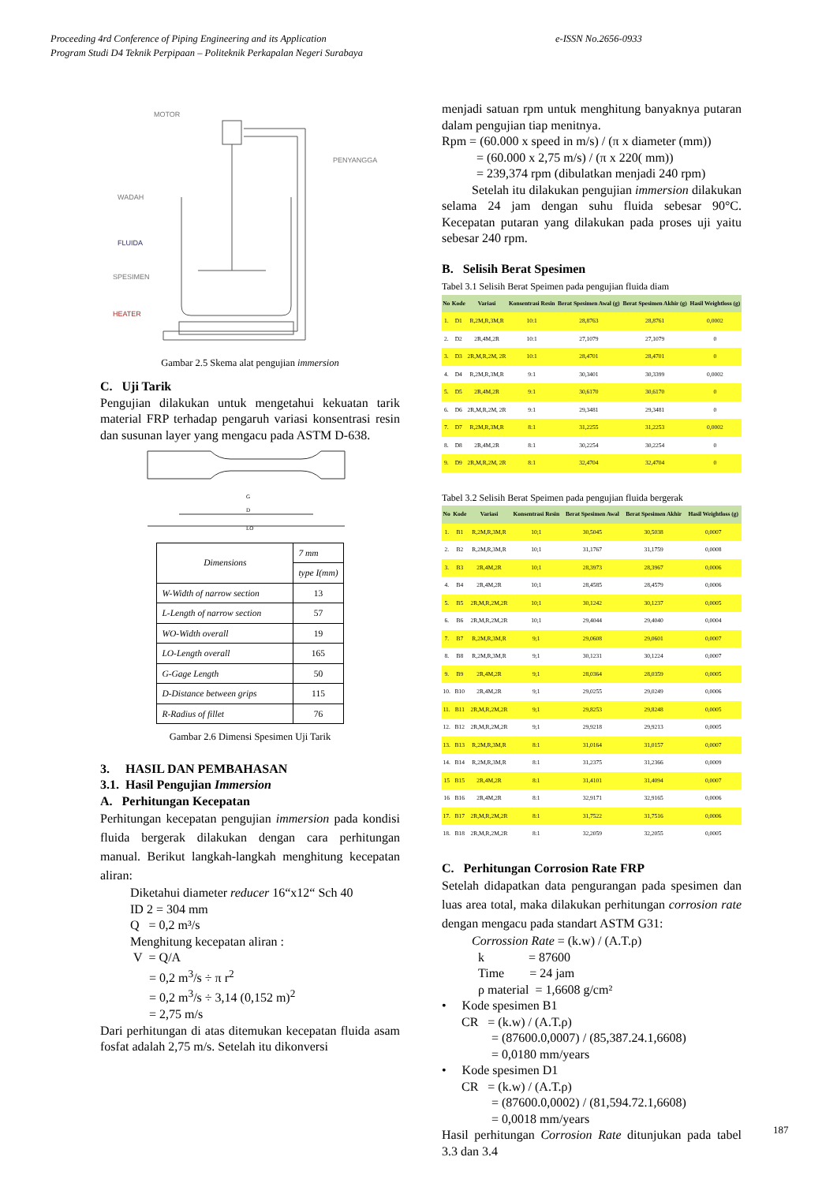Proceeding 4rd Conference of Piping Engineering and its Application e-ISSN No.2656-0933
Program Studi D4 Teknik Perpipaan – Politeknik Perkapalan Negeri Surabaya
MOTOR
PENYANGGA
WADAH
FLUIDA
SPESIMEN
HEATER
Gambar 2.5 Skema alat pengujian immersion
C. Uji Tarik
Pengujian dilakukan untuk mengetahui kekuatan tarik material FRP terhadap pengaruh variasi konsentrasi resin dan susunan layer yang mengacu pada ASTM D-638.
G
D
LO
| Dimensions | 7 mm |
| | type I(mm) |
| W-Width of narrow section | 13 |
| L-Length of narrow section | 57 |
| WO-Width overall | 19 |
| LO-Length overall | 165 |
| G-Gage Length | 50 |
| D-Distance between grips | 115 |
| R-Radius of fillet | 76 |
Gambar 2.6 Dimensi Spesimen Uji Tarik
3. HASIL DAN PEMBAHASAN
3.1. Hasil Pengujian Immersion
A. Perhitungan Kecepatan
Perhitungan kecepatan pengujian immersion pada kondisi fluida bergerak dilakukan dengan cara perhitungan manual. Berikut langkah-langkah menghitung kecepatan aliran:
Diketahui diameter reducer 16“x12“ Sch 40
ID 2 = 304 mm
Q = 0,2 m³/s
Menghitung kecepatan aliran :
V = Q/A
= 0,2 m<sup>3</sup>/s ÷ π r<sup>2</sup>
= 0,2 m<sup>3</sup>/s ÷ 3,14 (0,152 m)<sup>2</sup>
= 2,75 m/s
Dari perhitungan di atas ditemukan kecepatan fluida asam fosfat adalah 2,75 m/s. Setelah itu dikonversi
menjadi satuan rpm untuk menghitung banyaknya putaran dalam pengujian tiap menitnya.
Rpm = (60.000 x speed in m/s) / (π x diameter (mm))
= (60.000 x 2,75 m/s) / (π x 220( mm))
= 239,374 rpm (dibulatkan menjadi 240 rpm)
Setelah itu dilakukan pengujian immersion dilakukan selama 24 jam dengan suhu fluida sebesar 90°C. Kecepatan putaran yang dilakukan pada proses uji yaitu sebesar 240 rpm.
B. Selisih Berat Spesimen
Tabel 3.1 Selisih Berat Speimen pada pengujian fluida diam
| No | Kode | Variasi | Konsentrasi Resin | Berat Spesimen Awal (g) | Berat Spesimen Akhir (g) | Hasil Weightloss (g) |
| --- | --- | --- | --- | --- | --- | --- |
| 1. | D1 | R,2M,R,3M,R | 10:1 | 28,8763 | 28,8761 | 0,0002 |
| 2. | D2 | 2R,4M,2R | 10:1 | 27,1079 | 27,1079 | 0 |
| 3. | D3 | 2R,M,R,2M, 2R | 10:1 | 28,4701 | 28,4701 | 0 |
| 4. | D4 | R,2M,R,3M,R | 9:1 | 30,3401 | 30,3399 | 0,0002 |
| 5. | D5 | 2R,4M,2R | 9:1 | 30,6170 | 30,6170 | 0 |
| 6. | D6 | 2R,M,R,2M, 2R | 9:1 | 29,3481 | 29,3481 | 0 |
| 7. | D7 | R,2M,R,3M,R | 8:1 | 31,2255 | 31,2253 | 0,0002 |
| 8. | D8 | 2R,4M,2R | 8:1 | 30,2254 | 30,2254 | 0 |
| 9. | D9 | 2R,M,R,2M, 2R | 8:1 | 32,4704 | 32,4704 | 0 |
Tabel 3.2 Selisih Berat Speimen pada pengujian fluida bergerak
| No | Kode | Variasi | Konsentrasi Resin | Berat Spesimen Awal | Berat Spesimen Akhir | Hasil Weightloss (g) |
| --- | --- | --- | --- | --- | --- | --- |
| 1. | B1 | R,2M,R,3M,R | 10;1 | 30,5045 | 30,5038 | 0,0007 |
| 2. | B2 | R,2M,R,3M,R | 10;1 | 31,1767 | 31,1759 | 0,0008 |
| 3. | B3 | 2R,4M,2R | 10;1 | 28,3973 | 28,3967 | 0,0006 |
| 4. | B4 | 2R,4M,2R | 10;1 | 28,4585 | 28,4579 | 0,0006 |
| 5. | B5 | 2R,M,R,2M,2R | 10;1 | 30,1242 | 30,1237 | 0,0005 |
| 6. | B6 | 2R,M,R,2M,2R | 10;1 | 29,4044 | 29,4040 | 0,0004 |
| 7. | B7 | R,2M,R,3M,R | 9;1 | 29,0608 | 29,0601 | 0,0007 |
| 8. | B8 | R,2M,R,3M,R | 9;1 | 30,1231 | 30,1224 | 0,0007 |
| 9. | B9 | 2R,4M,2R | 9;1 | 28,0364 | 28,0359 | 0,0005 |
| 10. | B10 | 2R,4M,2R | 9;1 | 29,0255 | 29,0249 | 0,0006 |
| 11. | B11 | 2R,M,R,2M,2R | 9;1 | 29,8253 | 29,8248 | 0,0005 |
| 12. | B12 | 2R,M,R,2M,2R | 9;1 | 29,9218 | 29,9213 | 0,0005 |
| 13. | B13 | R,2M,R,3M,R | 8:1 | 31,0164 | 31,0157 | 0,0007 |
| 14. | B14 | R,2M,R,3M,R | 8:1 | 31,2375 | 31,2366 | 0,0009 |
| 15 | B15 | 2R,4M,2R | 8:1 | 31,4101 | 31,4094 | 0,0007 |
| 16 | B16 | 2R,4M,2R | 8:1 | 32,9171 | 32,9165 | 0,0006 |
| 17. | B17 | 2R,M,R,2M,2R | 8:1 | 31,7522 | 31,7516 | 0,0006 |
| 18. | B18 | 2R,M,R,2M,2R | 8:1 | 32,2059 | 32,2055 | 0,0005 |
C. Perhitungan Corrosion Rate FRP
Setelah didapatkan data pengurangan pada spesimen dan luas area total, maka dilakukan perhitungan corrosion rate dengan mengacu pada standart ASTM G31:
Corrossion Rate = (k.w) / (A.T.ρ)
k = 87600
Time = 24 jam
ρ material = 1,6608 g/cm²
• Kode spesimen B1
CR = (k.w) / (A.T.ρ)
= (87600.0,0007) / (85,387.24.1,6608)
= 0,0180 mm/years
• Kode spesimen D1
CR = (k.w) / (A.T.ρ)
= (87600.0,0002) / (81,594.72.1,6608)
= 0,0018 mm/years
Hasil perhitungan Corrosion Rate ditunjukan pada tabel 3.3 dan 3.4
187